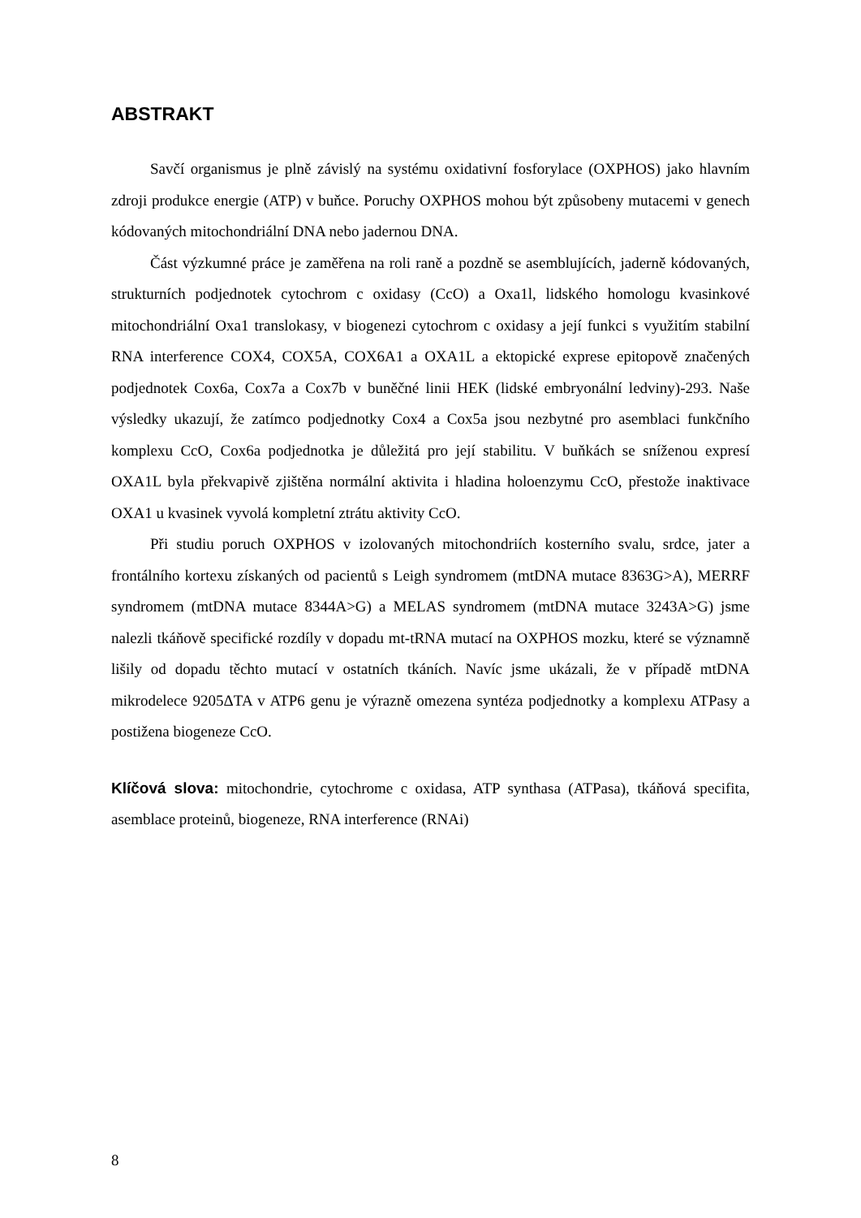ABSTRAKT
Savčí organismus je plně závislý na systému oxidativní fosforylace (OXPHOS) jako hlavním zdroji produkce energie (ATP) v buňce. Poruchy OXPHOS mohou být způsobeny mutacemi v genech kódovaných mitochondriální DNA nebo jadernou DNA.
Část výzkumné práce je zaměřena na roli raně a pozdně se asemblujících, jaderně kódovaných, strukturních podjednotek cytochrom c oxidasy (CcO) a Oxa1l, lidského homologu kvasinkové mitochondriální Oxa1 translokasy, v biogenezi cytochrom c oxidasy a její funkci s využitím stabilní RNA interference COX4, COX5A, COX6A1 a OXA1L a ektopické exprese epitopově značených podjednotek Cox6a, Cox7a a Cox7b v buněčné linii HEK (lidské embryonální ledviny)-293. Naše výsledky ukazují, že zatímco podjednotky Cox4 a Cox5a jsou nezbytné pro asemblaci funkčního komplexu CcO, Cox6a podjednotka je důležitá pro její stabilitu. V buňkách se sníženou expresí OXA1L byla překvapivě zjištěna normální aktivita i hladina holoenzymu CcO, přestože inaktivace OXA1 u kvasinek vyvolá kompletní ztrátu aktivity CcO.
Při studiu poruch OXPHOS v izolovaných mitochondriích kosterního svalu, srdce, jater a frontálního kortexu získaných od pacientů s Leigh syndromem (mtDNA mutace 8363G>A), MERRF syndromem (mtDNA mutace 8344A>G) a MELAS syndromem (mtDNA mutace 3243A>G) jsme nalezli tkáňově specifické rozdíly v dopadu mt-tRNA mutací na OXPHOS mozku, které se významně lišily od dopadu těchto mutací v ostatních tkáních. Navíc jsme ukázali, že v případě mtDNA mikrodelece 9205ΔTA v ATP6 genu je výrazně omezena syntéza podjednotky a komplexu ATPasy a postižena biogeneze CcO.
Klíčová slova: mitochondrie, cytochrome c oxidasa, ATP synthasa (ATPasa), tkáňová specifita, asemblace proteinů, biogeneze, RNA interference (RNAi)
8